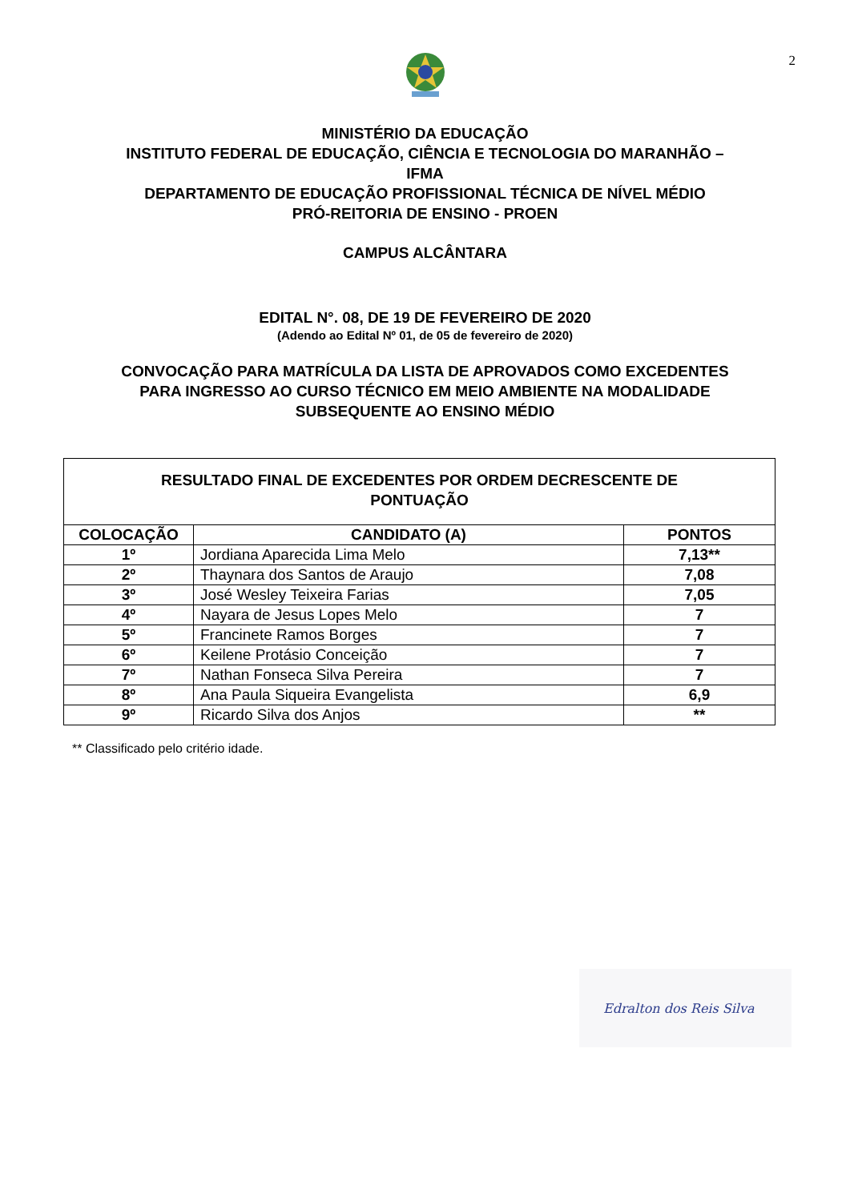2
MINISTÉRIO DA EDUCAÇÃO
INSTITUTO FEDERAL DE EDUCAÇÃO, CIÊNCIA E TECNOLOGIA DO MARANHÃO –
IFMA
DEPARTAMENTO DE EDUCAÇÃO PROFISSIONAL TÉCNICA DE NÍVEL MÉDIO
PRÓ-REITORIA DE ENSINO - PROEN
CAMPUS ALCÂNTARA
EDITAL N°. 08, DE 19 DE FEVEREIRO DE 2020
(Adendo ao Edital Nº 01, de 05 de fevereiro de 2020)
CONVOCAÇÃO PARA MATRÍCULA DA LISTA DE APROVADOS COMO EXCEDENTES
PARA INGRESSO AO CURSO TÉCNICO EM MEIO AMBIENTE NA MODALIDADE
SUBSEQUENTE AO ENSINO MÉDIO
| RESULTADO FINAL DE EXCEDENTES POR ORDEM DECRESCENTE DE PONTUAÇÃO | | |
| --- | --- | --- |
| COLOCAÇÃO | CANDIDATO (A) | PONTOS |
| 1º | Jordiana Aparecida Lima Melo | 7,13** |
| 2º | Thaynara dos Santos de Araujo | 7,08 |
| 3º | José Wesley Teixeira Farias | 7,05 |
| 4º | Nayara de Jesus Lopes Melo | 7 |
| 5º | Francinete Ramos Borges | 7 |
| 6º | Keilene Protásio Conceição | 7 |
| 7º | Nathan Fonseca Silva Pereira | 7 |
| 8º | Ana Paula Siqueira Evangelista | 6,9 |
| 9º | Ricardo Silva dos Anjos | ** |
** Classificado pelo critério idade.
Edralton dos Reis Silva